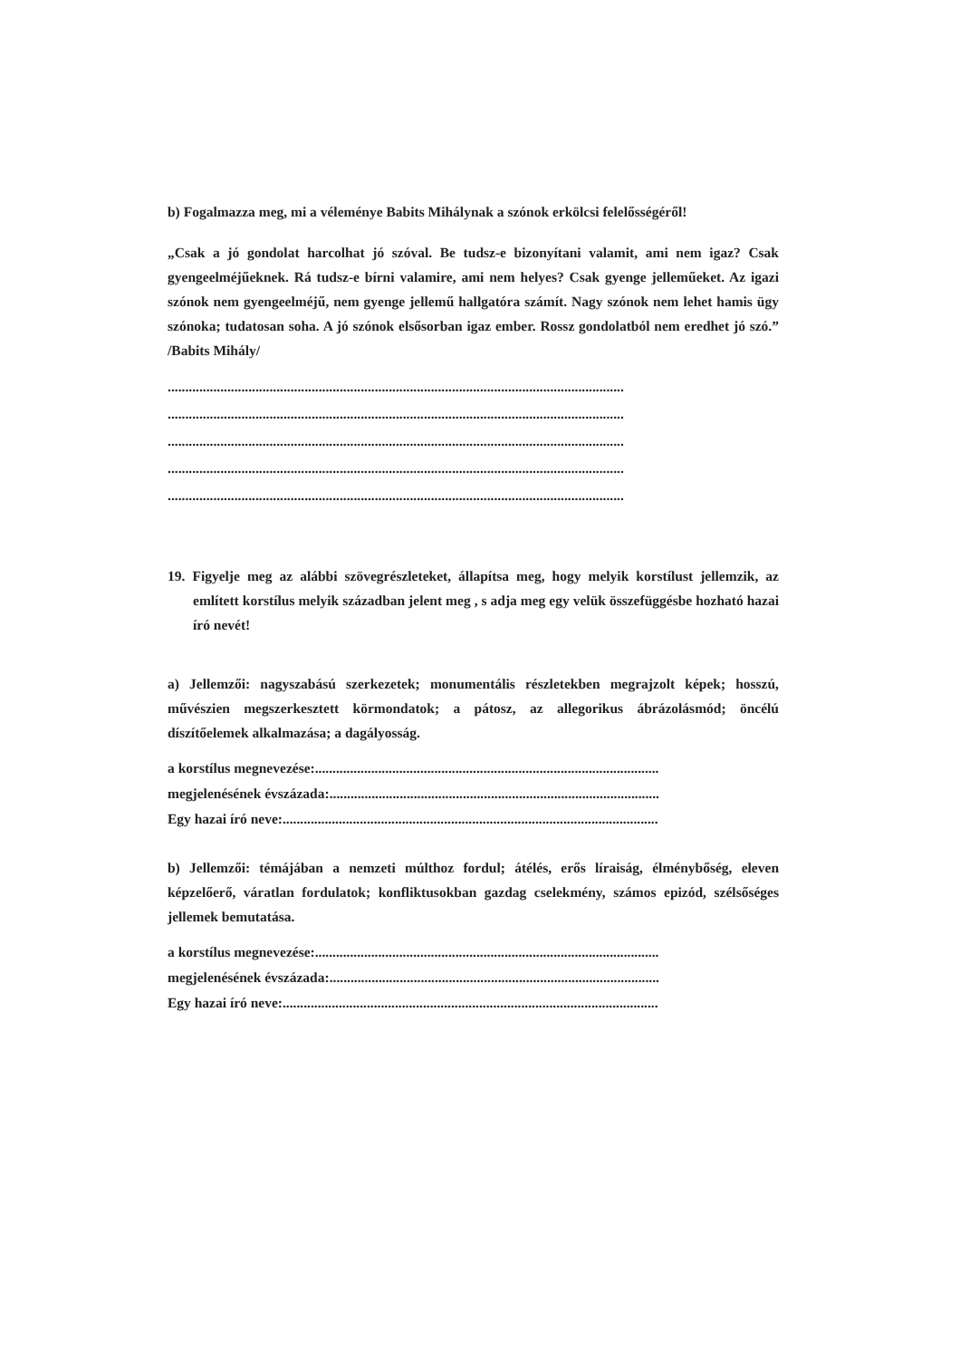b) Fogalmazza meg, mi a véleménye Babits Mihálynak a szónok erkölcsi felelősségéről!
„Csak a jó gondolat harcolhat jó szóval. Be tudsz-e bizonyítani valamit, ami nem igaz? Csak gyengeelméjűeknek. Rá tudsz-e bírni valamire, ami nem helyes? Csak gyenge jelleműeket. Az igazi szónok nem gyengeelméjű, nem gyenge jellemű hallgatóra számít. Nagy szónok nem lehet hamis ügy szónoka; tudatosan soha. A jó szónok elsősorban igaz ember. Rossz gondolatból nem eredhet jó szó.” /Babits Mihály/
..................................................................................................................................
..................................................................................................................................
..................................................................................................................................
..................................................................................................................................
..................................................................................................................................
19. Figyelje meg az alábbi szövegrészleteket, állapítsa meg, hogy melyik korstílust jellemzik, az említett korstílus melyik században jelent meg , s adja meg egy velük összefüggésbe hozható hazai író nevét!
a) Jellemzői: nagyszabású szerkezetek; monumentális részletekben megrajzolt képek; hosszú, művészien megszerkesztett körmondatok; a pátosz, az allegorikus ábrázolásmód; öncélú díszítőelemek alkalmazása; a dagályosság.
a korstílus megnevezése:..................................................................................................
megjelenésének évszázada:..............................................................................................
Egy hazai író neve:...........................................................................................................
b) Jellemzői: témájában a nemzeti múlthoz fordul; átélés, erős líraiság, élménybőség, eleven képzelőerő, váratlan fordulatok; konfliktusokban gazdag cselekmény, számos epizód, szélsőséges jellemek bemutatása.
a korstílus megnevezése:..................................................................................................
megjelenésének évszázada:..............................................................................................
Egy hazai író neve:...........................................................................................................